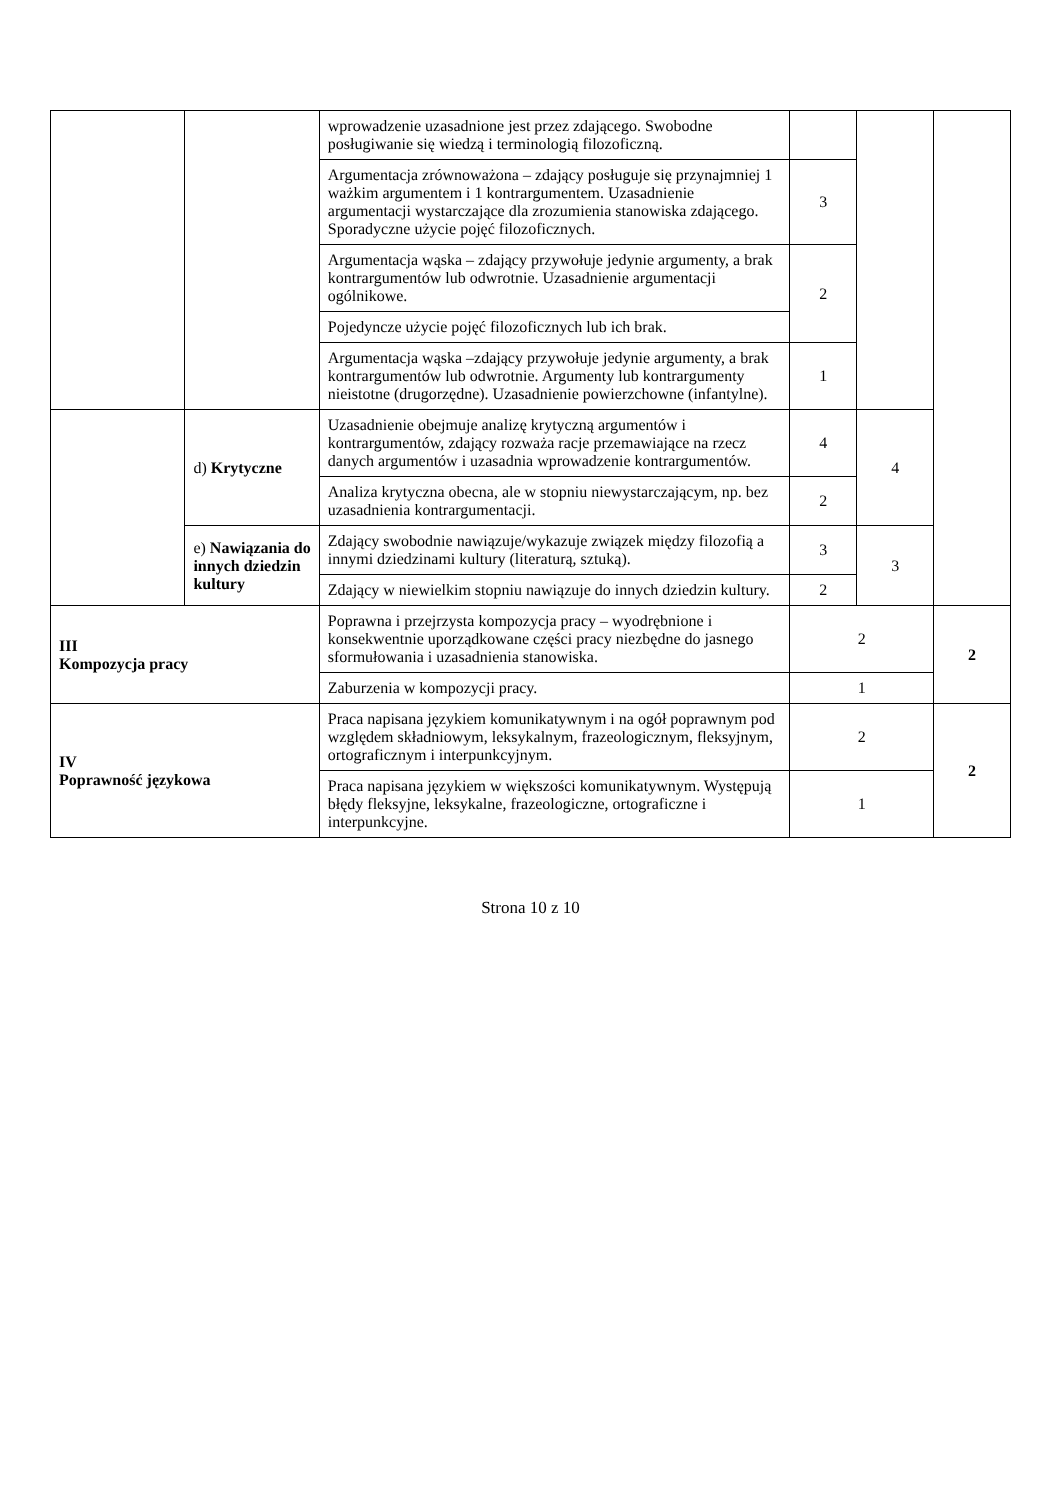| | | wprowadzenie uzasadnione jest przez zdającego. Swobodne posługiwanie się wiedzą i terminologią filozoficzną. | | | |
| | | Argumentacja zrównoważona – zdający posługuje się przynajmniej 1 ważkim argumentem i 1 kontrargumentem. Uzasadnienie argumentacji wystarczające dla zrozumienia stanowiska zdającego. Sporadyczne użycie pojęć filozoficznych. | 3 | | |
| | | Argumentacja wąska – zdający przywołuje jedynie argumenty, a brak kontrargumentów lub odwrotnie. Uzasadnienie argumentacji ogólnikowe. Pojedyncze użycie pojęć filozoficznych lub ich brak. | 2 | | |
| | | Argumentacja wąska –zdający przywołuje jedynie argumenty, a brak kontrargumentów lub odwrotnie. Argumenty lub kontrargumenty nieistotne (drugorzędne). Uzasadnienie powierzchowne (infantylne). | 1 | | |
| | d) Krytyczne | Uzasadnienie obejmuje analizę krytyczną argumentów i kontrargumentów, zdający rozważa racje przemawiające na rzecz danych argumentów i uzasadnia wprowadzenie kontrargumentów. | 4 | 4 | |
| | | Analiza krytyczna obecna, ale w stopniu niewystarczającym, np. bez uzasadnienia kontrargumentacji. | 2 | | |
| | e) Nawiązania do innych dziedzin kultury | Zdający swobodnie nawiązuje/wykazuje związek między filozofią a innymi dziedzinami kultury (literaturą, sztuką). | 3 | 3 | |
| | | Zdający w niewielkim stopniu nawiązuje do innych dziedzin kultury. | 2 | | |
| III Kompozycja pracy | | Poprawna i przejrzysta kompozycja pracy – wyodrębnione i konsekwentnie uporządkowane części pracy niezbędne do jasnego sformułowania i uzasadnienia stanowiska. | 2 | | 2 |
| | | Zaburzenia w kompozycji pracy. | 1 | | |
| IV Poprawność językowa | | Praca napisana językiem komunikatywnym i na ogół poprawnym pod względem składniowym, leksykalnym, frazeologicznym, fleksyjnym, ortograficznym i interpunkcyjnym. | 2 | | 2 |
| | | Praca napisana językiem w większości komunikatywnym. Występują błędy fleksyjne, leksykalne, frazeologiczne, ortograficzne i interpunkcyjne. | 1 | | |
Strona 10 z 10